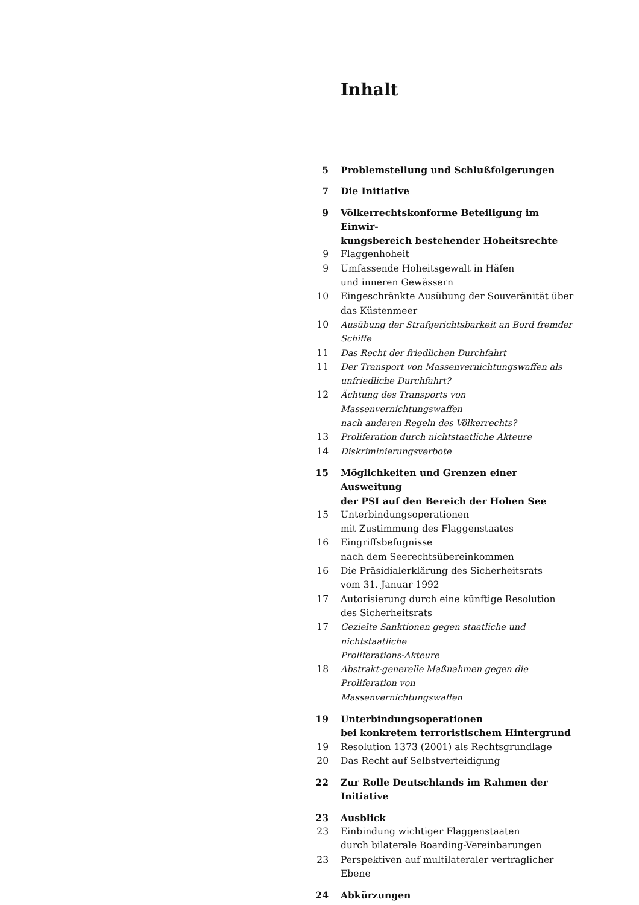Inhalt
5 Problemstellung und Schlußfolgerungen
7 Die Initiative
9 Völkerrechtskonforme Beteiligung im Einwir-
kungsbereich bestehender Hoheitsrechte
9 Flaggenhoheit
9 Umfassende Hoheitsgewalt in Häfen
und inneren Gewässern
10 Eingeschränkte Ausübung der Souveränität über
das Küstenmeer
10 Ausübung der Strafgerichtsbarkeit an Bord fremder Schiffe
11 Das Recht der friedlichen Durchfahrt
11 Der Transport von Massenvernichtungswaffen als
unfriedliche Durchfahrt?
12 Ächtung des Transports von Massenvernichtungswaffen
nach anderen Regeln des Völkerrechts?
13 Proliferation durch nichtstaatliche Akteure
14 Diskriminierungsverbote
15 Möglichkeiten und Grenzen einer Ausweitung
der PSI auf den Bereich der Hohen See
15 Unterbindungsoperationen
mit Zustimmung des Flaggenstaates
16 Eingriffsbefugnisse
nach dem Seerechtsübereinkommen
16 Die Präsidialerklärung des Sicherheitsrats
vom 31. Januar 1992
17 Autorisierung durch eine künftige Resolution
des Sicherheitsrats
17 Gezielte Sanktionen gegen staatliche und nichtstaatliche
Proliferations-Akteure
18 Abstrakt-generelle Maßnahmen gegen die Proliferation von
Massenvernichtungswaffen
19 Unterbindungsoperationen
bei konkretem terroristischem Hintergrund
19 Resolution 1373 (2001) als Rechtsgrundlage
20 Das Recht auf Selbstverteidigung
22 Zur Rolle Deutschlands im Rahmen der Initiative
23 Ausblick
23 Einbindung wichtiger Flaggenstaaten
durch bilaterale Boarding-Vereinbarungen
23 Perspektiven auf multilateraler vertraglicher Ebene
24 Abkürzungen